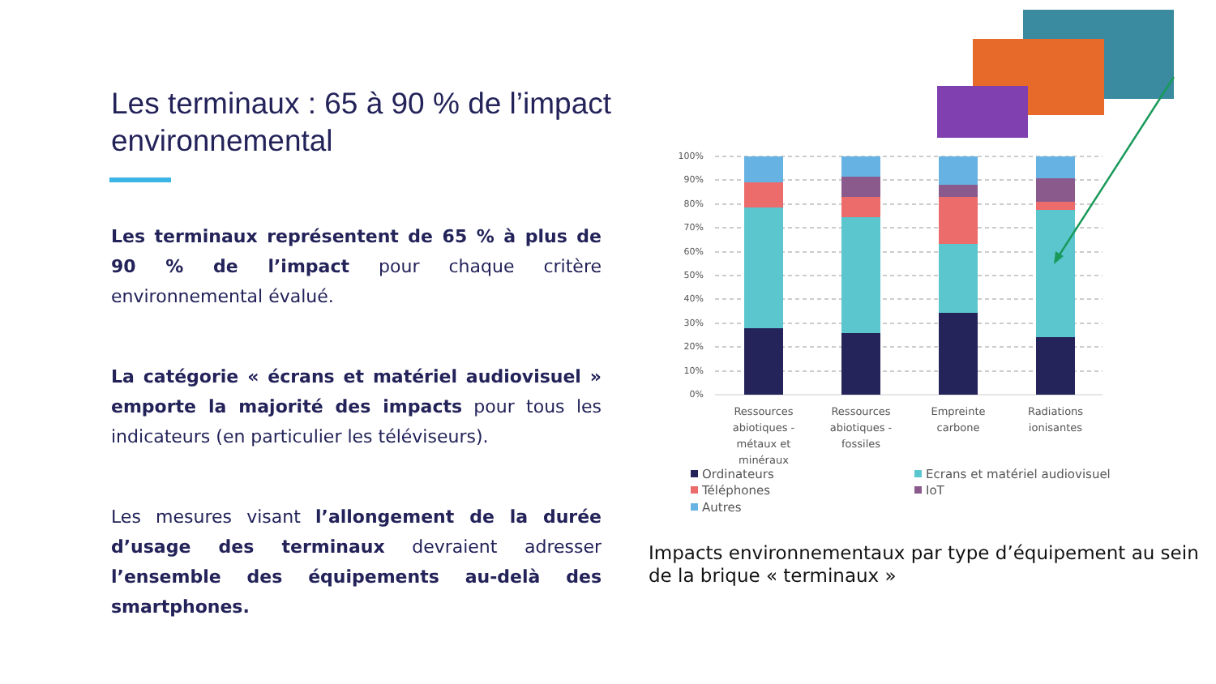Les terminaux : 65 à 90 % de l’impact environnemental
Les terminaux représentent de 65 % à plus de 90 % de l’impact pour chaque critère environnemental évalué.
La catégorie « écrans et matériel audiovisuel » emporte la majorité des impacts pour tous les indicateurs (en particulier les téléviseurs).
Les mesures visant l’allongement de la durée d’usage des terminaux devraient adresser l’ensemble des équipements au-delà des smartphones.
100%
90%
80%
70%
60%
50%
40%
30%
20%
10%
0%
Ressources
abiotiques -
métaux et
minéraux
Ressources
abiotiques -
fossiles
Empreinte
carbone
Radiations
ionisantes
Ordinateurs
Ecrans et matériel audiovisuel
Téléphones
IoT
Autres
Impacts environnementaux par type d’équipement au sein de la brique « terminaux »